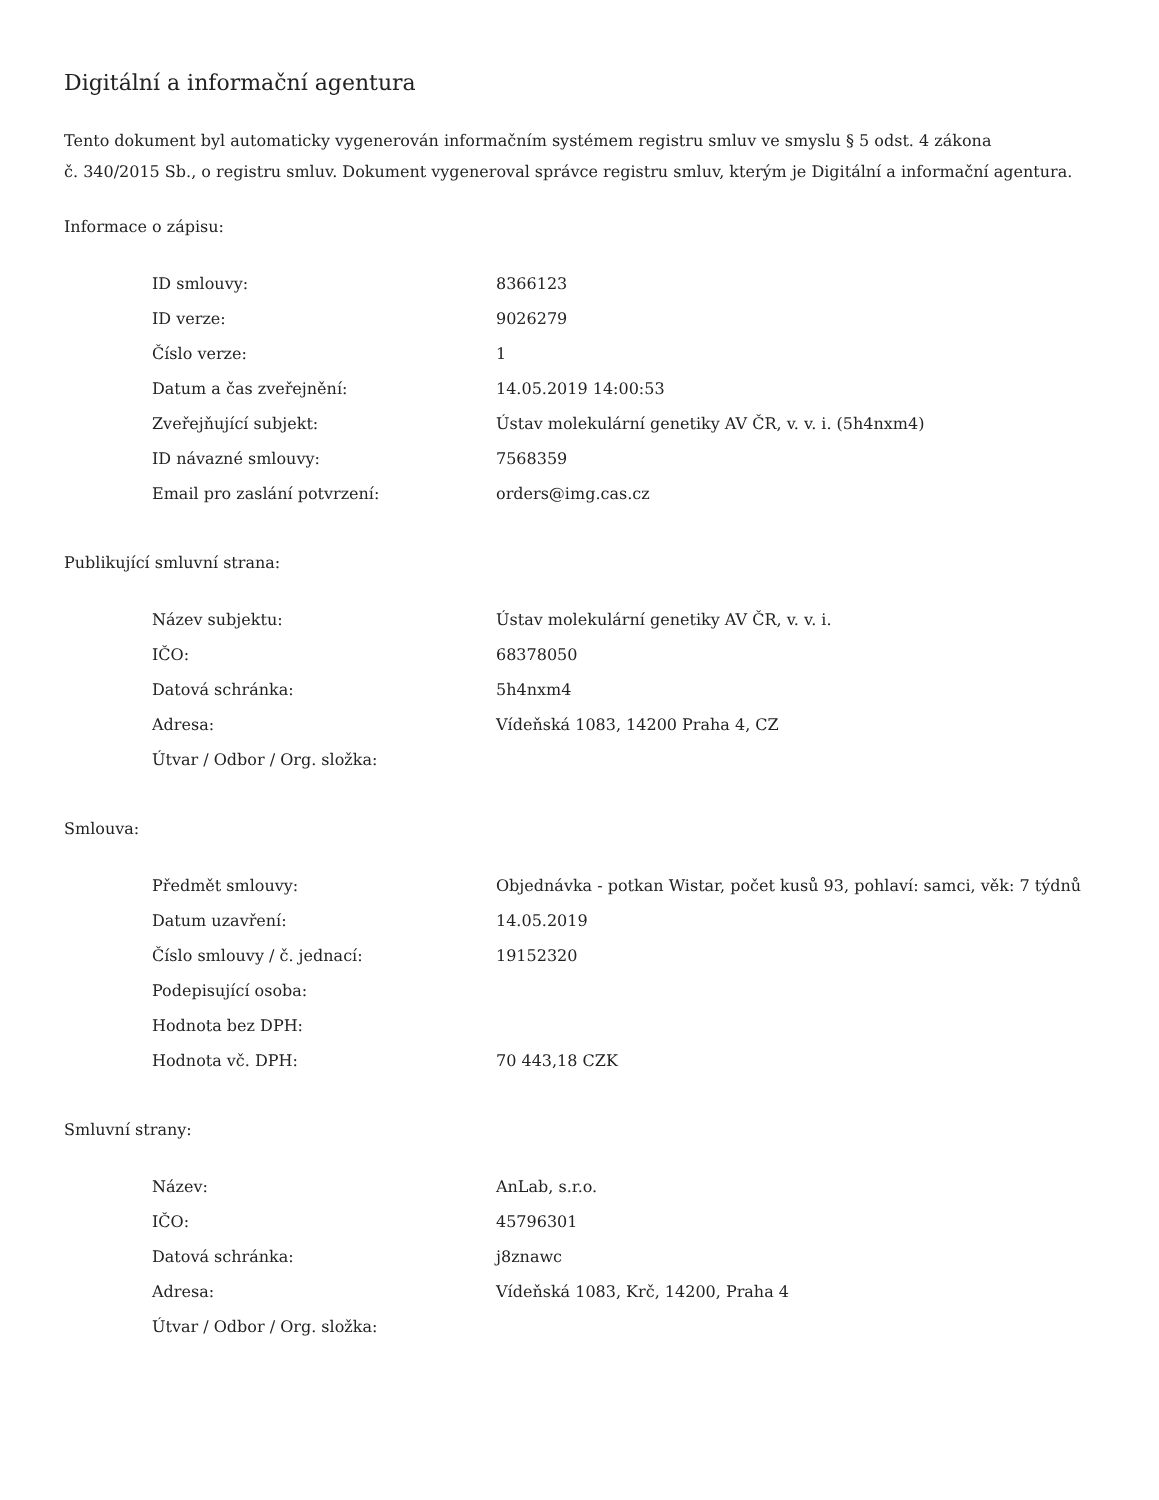Digitální a informační agentura
Tento dokument byl automaticky vygenerován informačním systémem registru smluv ve smyslu § 5 odst. 4 zákona
č. 340/2015 Sb., o registru smluv. Dokument vygeneroval správce registru smluv, kterým je Digitální a informační agentura.
Informace o zápisu:
| ID smlouvy: | 8366123 |
| ID verze: | 9026279 |
| Číslo verze: | 1 |
| Datum a čas zveřejnění: | 14.05.2019 14:00:53 |
| Zveřejňující subjekt: | Ústav molekulární genetiky AV ČR, v. v. i. (5h4nxm4) |
| ID návazné smlouvy: | 7568359 |
| Email pro zaslání potvrzení: | orders@img.cas.cz |
Publikující smluvní strana:
| Název subjektu: | Ústav molekulární genetiky AV ČR, v. v. i. |
| IČO: | 68378050 |
| Datová schránka: | 5h4nxm4 |
| Adresa: | Vídeňská 1083, 14200 Praha 4, CZ |
| Útvar / Odbor / Org. složka: | |
Smlouva:
| Předmět smlouvy: | Objednávka - potkan Wistar, počet kusů 93, pohlaví: samci, věk: 7 týdnů |
| Datum uzavření: | 14.05.2019 |
| Číslo smlouvy / č. jednací: | 19152320 |
| Podepisující osoba: | |
| Hodnota bez DPH: | |
| Hodnota vč. DPH: | 70 443,18 CZK |
Smluvní strany:
| Název: | AnLab, s.r.o. |
| IČO: | 45796301 |
| Datová schránka: | j8znawc |
| Adresa: | Vídeňská 1083, Krč, 14200, Praha 4 |
| Útvar / Odbor / Org. složka: | |